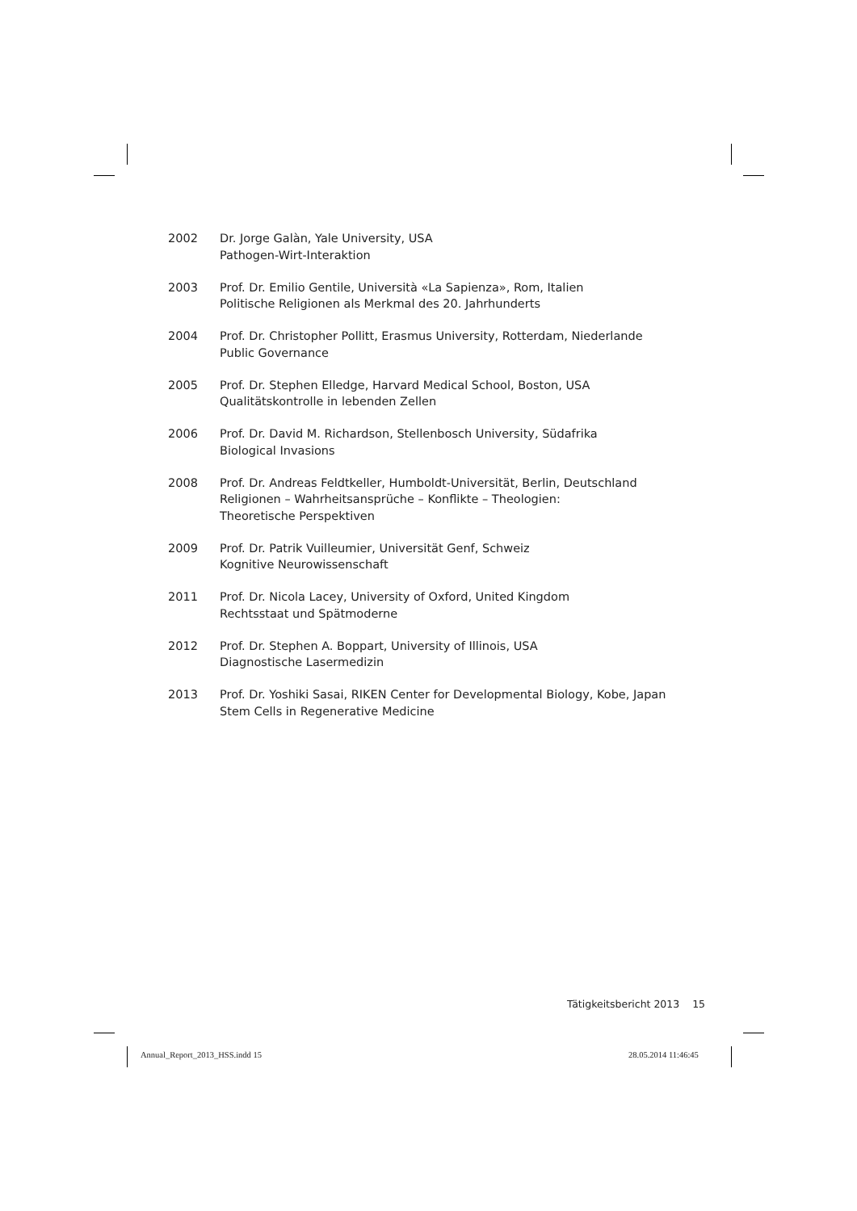2002 Dr. Jorge Galàn, Yale University, USA
Pathogen-Wirt-Interaktion
2003 Prof. Dr. Emilio Gentile, Università «La Sapienza», Rom, Italien
Politische Religionen als Merkmal des 20. Jahrhunderts
2004 Prof. Dr. Christopher Pollitt, Erasmus University, Rotterdam, Niederlande
Public Governance
2005 Prof. Dr. Stephen Elledge, Harvard Medical School, Boston, USA
Qualitätskontrolle in lebenden Zellen
2006 Prof. Dr. David M. Richardson, Stellenbosch University, Südafrika
Biological Invasions
2008 Prof. Dr. Andreas Feldtkeller, Humboldt-Universität, Berlin, Deutschland
Religionen – Wahrheitsansprüche – Konflikte – Theologien:
Theoretische Perspektiven
2009 Prof. Dr. Patrik Vuilleumier, Universität Genf, Schweiz
Kognitive Neurowissenschaft
2011 Prof. Dr. Nicola Lacey, University of Oxford, United Kingdom
Rechtsstaat und Spätmoderne
2012 Prof. Dr. Stephen A. Boppart, University of Illinois, USA
Diagnostische Lasermedizin
2013 Prof. Dr. Yoshiki Sasai, RIKEN Center for Developmental Biology, Kobe, Japan
Stem Cells in Regenerative Medicine
Tätigkeitsbericht 2013 15
Annual_Report_2013_HSS.indd 15 28.05.2014 11:46:45